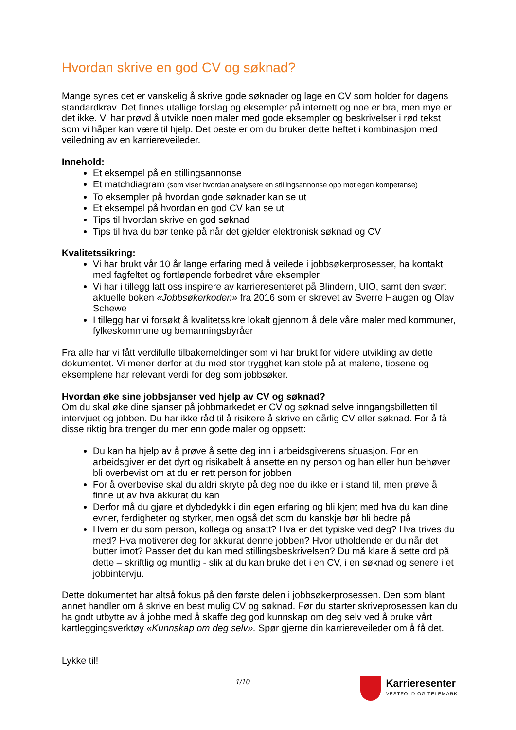Hvordan skrive en god CV og søknad?
Mange synes det er vanskelig å skrive gode søknader og lage en CV som holder for dagens standardkrav. Det finnes utallige forslag og eksempler på internett og noe er bra, men mye er det ikke. Vi har prøvd å utvikle noen maler med gode eksempler og beskrivelser i rød tekst som vi håper kan være til hjelp. Det beste er om du bruker dette heftet i kombinasjon med veiledning av en karriereveileder.
Innehold:
Et eksempel på en stillingsannonse
Et matchdiagram (som viser hvordan analysere en stillingsannonse opp mot egen kompetanse)
To eksempler på hvordan gode søknader kan se ut
Et eksempel på hvordan en god CV kan se ut
Tips til hvordan skrive en god søknad
Tips til hva du bør tenke på når det gjelder elektronisk søknad og CV
Kvalitetssikring:
Vi har brukt vår 10 år lange erfaring med å veilede i jobbsøkerprosesser, ha kontakt med fagfeltet og fortløpende forbedret våre eksempler
Vi har i tillegg latt oss inspirere av karrieresenteret på Blindern, UIO, samt den svært aktuelle boken «Jobbsøkerkoden» fra 2016 som er skrevet av Sverre Haugen og Olav Schewe
I tillegg har vi forsøkt å kvalitetssikre lokalt gjennom å dele våre maler med kommuner, fylkeskommune og bemanningsbyråer
Fra alle har vi fått verdifulle tilbakemeldinger som vi har brukt for videre utvikling av dette dokumentet. Vi mener derfor at du med stor trygghet kan stole på at malene, tipsene og eksemplene har relevant verdi for deg som jobbsøker.
Hvordan øke sine jobbsjanser ved hjelp av CV og søknad?
Om du skal øke dine sjanser på jobbmarkedet er CV og søknad selve inngangsbilletten til intervjuet og jobben. Du har ikke råd til å risikere å skrive en dårlig CV eller søknad. For å få disse riktig bra trenger du mer enn gode maler og oppsett:
Du kan ha hjelp av å prøve å sette deg inn i arbeidsgiverens situasjon. For en arbeidsgiver er det dyrt og risikabelt å ansette en ny person og han eller hun behøver bli overbevist om at du er rett person for jobben
For å overbevise skal du aldri skryte på deg noe du ikke er i stand til, men prøve å finne ut av hva akkurat du kan
Derfor må du gjøre et dybdedykk i din egen erfaring og bli kjent med hva du kan dine evner, ferdigheter og styrker, men også det som du kanskje bør bli bedre på
Hvem er du som person, kollega og ansatt? Hva er det typiske ved deg? Hva trives du med? Hva motiverer deg for akkurat denne jobben? Hvor utholdende er du når det butter imot? Passer det du kan med stillingsbeskrivelsen? Du må klare å sette ord på dette – skriftlig og muntlig - slik at du kan bruke det i en CV, i en søknad og senere i et jobbintervju.
Dette dokumentet har altså fokus på den første delen i jobbsøkerprosessen. Den som blant annet handler om å skrive en best mulig CV og søknad. Før du starter skriveprosessen kan du ha godt utbytte av å jobbe med å skaffe deg god kunnskap om deg selv ved å bruke vårt kartleggingsverktøy «Kunnskap om deg selv». Spør gjerne din karriereveileder om å få det.
Lykke til!
1/10
Karrieresenter
VESTFOLD OG TELEMARK